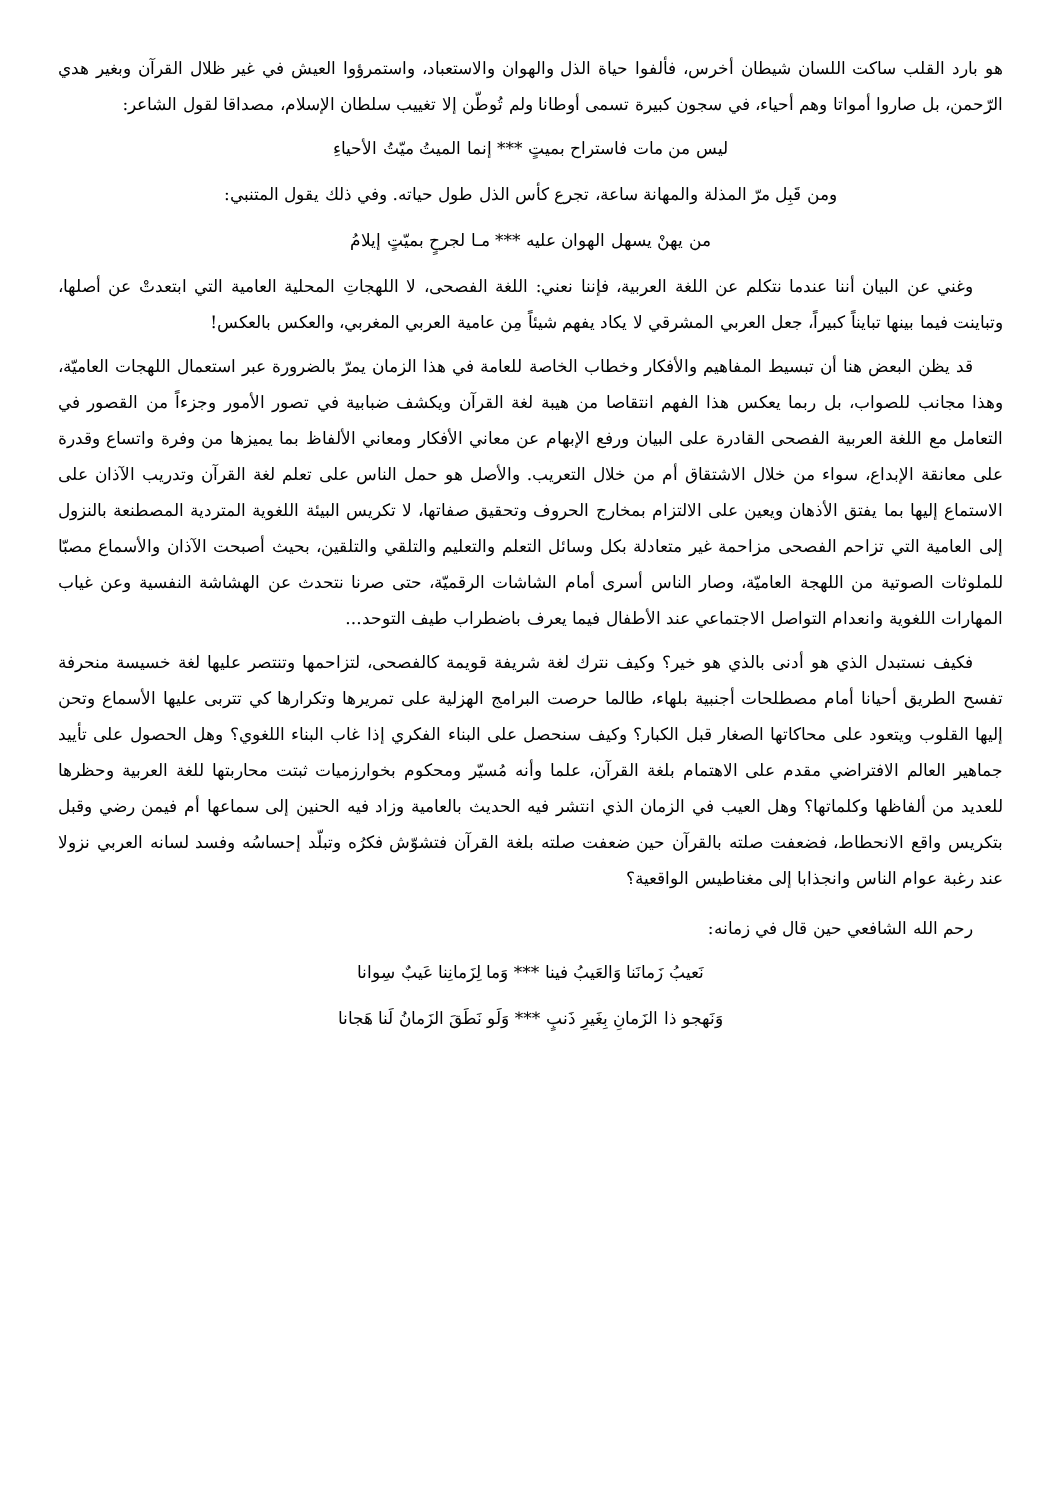هو بارد القلب ساكت اللسان شيطان أخرس، فألفوا حياة الذل والهوان والاستعباد، واستمرؤوا العيش في غير ظلال القرآن وبغير هدي الرّحمن، بل صاروا أمواتا وهم أحياء، في سجون كبيرة تسمى أوطانا ولم تُوطّن إلا تغييب سلطان الإسلام، مصداقا لقول الشاعر:
ليس من مات فاستراح بميتٍ *** إنما الميتُ ميّتُ الأحياءِ
ومن قَبِل مرّ المذلة والمهانة ساعة، تجرع كأس الذل طول حياته. وفي ذلك يقول المتنبي:
من يهنْ يسهل الهوان عليه *** مـا لجرحٍ بميّتٍ إيلامُ
وغني عن البيان أننا عندما نتكلم عن اللغة العربية، فإننا نعني: اللغة الفصحى، لا اللهجاتِ المحلية العامية التي ابتعدتْ عن أصلها، وتباينت فيما بينها تبايناً كبيراً، جعل العربي المشرقي لا يكاد يفهم شيئاً مِن عامية العربي المغربي، والعكس بالعكس!
قد يظن البعض هنا أن تبسيط المفاهيم والأفكار وخطاب الخاصة للعامة في هذا الزمان يمرّ بالضرورة عبر استعمال اللهجات العاميّة، وهذا مجانب للصواب، بل ربما يعكس هذا الفهم انتقاصا من هيبة لغة القرآن ويكشف ضبابية في تصور الأمور وجزءاً من القصور في التعامل مع اللغة العربية الفصحى القادرة على البيان ورفع الإبهام عن معاني الأفكار ومعاني الألفاظ بما يميزها من وفرة واتساع وقدرة على معانقة الإبداع، سواء من خلال الاشتقاق أم من خلال التعريب. والأصل هو حمل الناس على تعلم لغة القرآن وتدريب الآذان على الاستماع إليها بما يفتق الأذهان ويعين على الالتزام بمخارج الحروف وتحقيق صفاتها، لا تكريس البيئة اللغوية المتردية المصطنعة بالنزول إلى العامية التي تزاحم الفصحى مزاحمة غير متعادلة بكل وسائل التعلم والتعليم والتلقي والتلقين، بحيث أصبحت الآذان والأسماع مصبّا للملوثات الصوتية من اللهجة العاميّة، وصار الناس أسرى أمام الشاشات الرقميّة، حتى صرنا نتحدث عن الهشاشة النفسية وعن غياب المهارات اللغوية وانعدام التواصل الاجتماعي عند الأطفال فيما يعرف باضطراب طيف التوحد...
فكيف نستبدل الذي هو أدنى بالذي هو خير؟ وكيف نترك لغة شريفة قويمة كالفصحى، لتزاحمها وتنتصر عليها لغة خسيسة منحرفة تفسح الطريق أحيانا أمام مصطلحات أجنبية بلهاء، طالما حرصت البرامج الهزلية على تمريرها وتكرارها كي تتربى عليها الأسماع وتحن إليها القلوب ويتعود على محاكاتها الصغار قبل الكبار؟ وكيف سنحصل على البناء الفكري إذا غاب البناء اللغوي؟ وهل الحصول على تأييد جماهير العالم الافتراضي مقدم على الاهتمام بلغة القرآن، علما وأنه مُسيّر ومحكوم بخوارزميات ثبتت محاربتها للغة العربية وحظرها للعديد من ألفاظها وكلماتها؟ وهل العيب في الزمان الذي انتشر فيه الحديث بالعامية وزاد فيه الحنين إلى سماعها أم فيمن رضي وقبل بتكريس واقع الانحطاط، فضعفت صلته بالقرآن حين ضعفت صلته بلغة القرآن فتشوّش فكرُه وتبلّد إحساسُه وفسد لسانه العربي نزولا عند رغبة عوام الناس وانجذابا إلى مغناطيس الواقعية؟
رحم الله الشافعي حين قال في زمانه:
نَعيبُ زَمانَنا وَالعَيبُ فينا *** وَما لِزَمانِنا عَيبٌ سِوانا
وَنَهجو ذا الزَمانِ بِغَيرِ ذَنبٍ *** وَلَو نَطَقَ الزَمانُ لَنا هَجانا